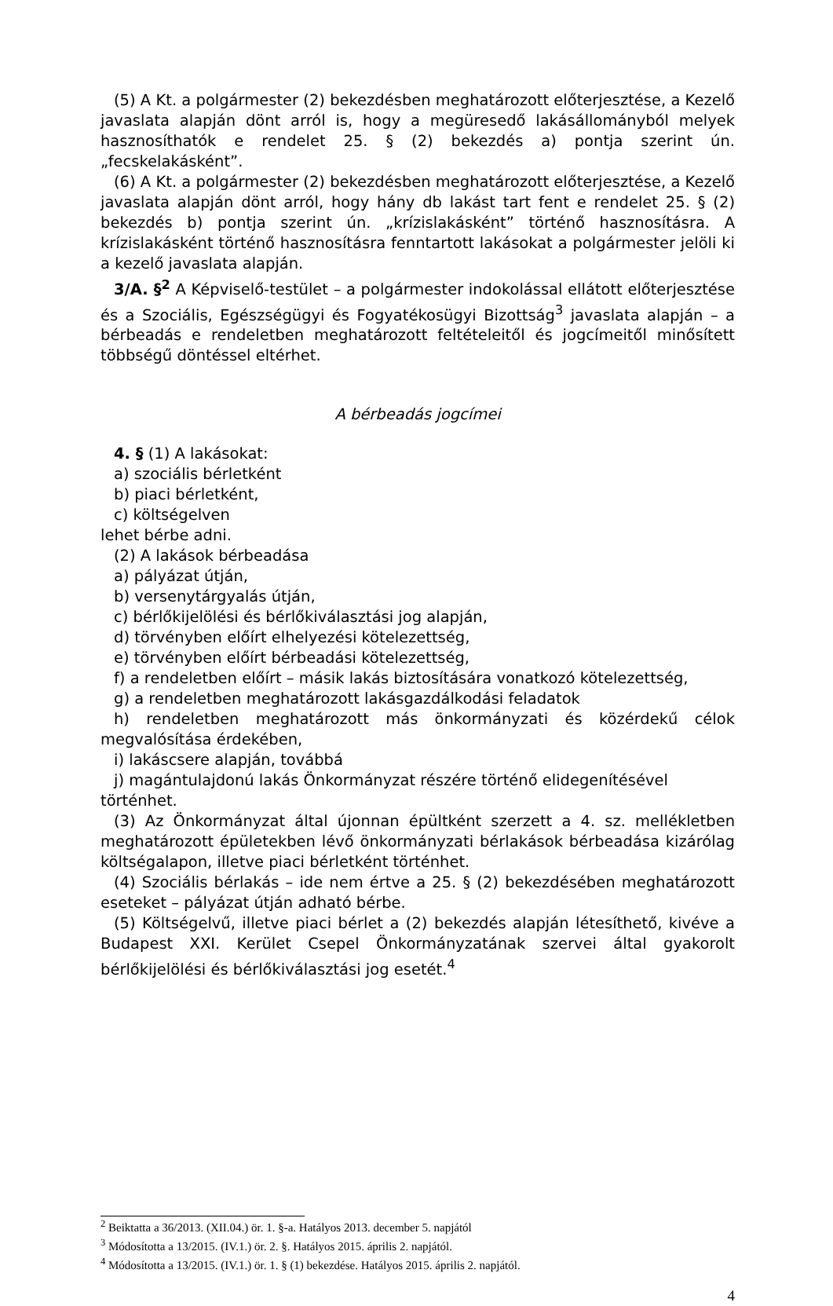(5) A Kt. a polgármester (2) bekezdésben meghatározott előterjesztése, a Kezelő javaslata alapján dönt arról is, hogy a megüresedő lakásállományból melyek hasznosíthatók e rendelet 25. § (2) bekezdés a) pontja szerint ún. „fecskelakásként”.
(6) A Kt. a polgármester (2) bekezdésben meghatározott előterjesztése, a Kezelő javaslata alapján dönt arról, hogy hány db lakást tart fent e rendelet 25. § (2) bekezdés b) pontja szerint ún. „krízislakásként” történő hasznosításra. A krízislakásként történő hasznosításra fenntartott lakásokat a polgármester jelöli ki a kezelő javaslata alapján.
3/A. §<sup>2</sup> A Képviselő-testület – a polgármester indokolással ellátott előterjesztése és a Szociális, Egészségügyi és Fogyatékosügyi Bizottság<sup>3</sup> javaslata alapján – a bérbeadás e rendeletben meghatározott feltételeitől és jogcímeitől minősített többségű döntéssel eltérhet.
A bérbeadás jogcímei
4. § (1) A lakásokat:
a) szociális bérletként
b) piaci bérletként,
c) költségelven
lehet bérbe adni.
(2) A lakások bérbeadása
a) pályázat útján,
b) versenytárgyalás útján,
c) bérlőkijelölési és bérlőkiválasztási jog alapján,
d) törvényben előírt elhelyezési kötelezettség,
e) törvényben előírt bérbeadási kötelezettség,
f) a rendeletben előírt – másik lakás biztosítására vonatkozó kötelezettség,
g) a rendeletben meghatározott lakásgazdálkodási feladatok
h) rendeletben meghatározott más önkormányzati és közérdekű célok megvalósítása érdekében,
i) lakáscsere alapján, továbbá
j) magántulajdonú lakás Önkormányzat részére történő elidegenítésével
történhet.
(3) Az Önkormányzat által újonnan épültként szerzett a 4. sz. mellékletben meghatározott épületekben lévő önkormányzati bérlakások bérbeadása kizárólag költségalapon, illetve piaci bérletként történhet.
(4) Szociális bérlakás – ide nem értve a 25. § (2) bekezdésében meghatározott eseteket – pályázat útján adható bérbe.
(5) Költségelvű, illetve piaci bérlet a (2) bekezdés alapján létesíthető, kivéve a Budapest XXI. Kerület Csepel Önkormányzatának szervei által gyakorolt bérlőkijelölési és bérlőkiválasztási jog esetét.<sup>4</sup>
<sup>2</sup> Beiktatta a 36/2013. (XII.04.) ör. 1. §-a. Hatályos 2013. december 5. napjától
<sup>3</sup> Módosította a 13/2015. (IV.1.) ör. 2. §. Hatályos 2015. április 2. napjától.
<sup>4</sup> Módosította a 13/2015. (IV.1.) ör. 1. § (1) bekezdése. Hatályos 2015. április 2. napjától.
4